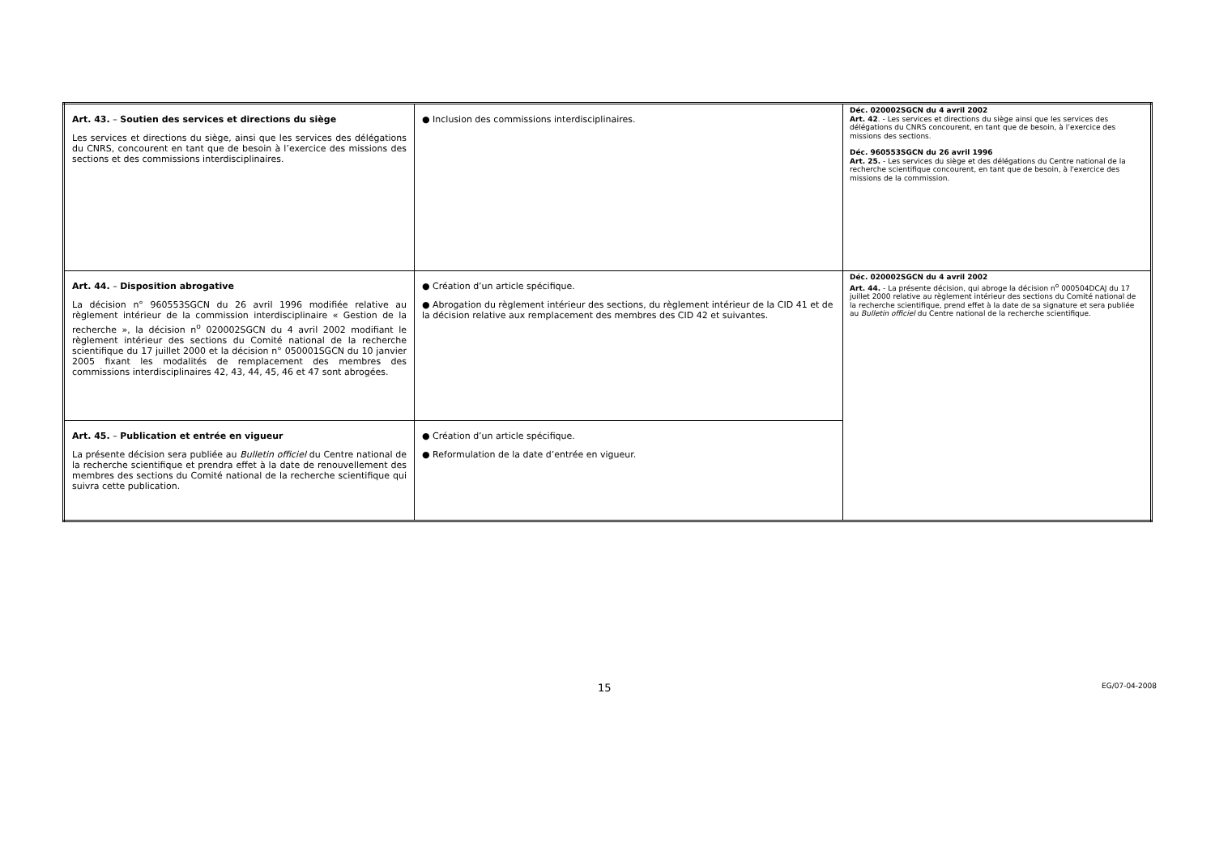| Art. 43. – Soutien des services et directions du siège Les services et directions du siège, ainsi que les services des délégations du CNRS, concourent en tant que de besoin à l’exercice des missions des sections et des commissions interdisciplinaires. | ● Inclusion des commissions interdisciplinaires. | Déc. 020002SGCN du 4 avril 2002 Art. 42 . - Les services et directions du siège ainsi que les services des délégations du CNRS concourent, en tant que de besoin, à l’exercice des missions des sections. Déc. 960553SGCN du 26 avril 1996 Art. 25. - Les services du siège et des délégations du Centre national de la recherche scientifique concourent, en tant que de besoin, à l'exercice des missions de la commission. |
| Art. 44. – Disposition abrogative La décision n° 960553SGCN du 26 avril 1996 modifiée relative au règlement intérieur de la commission interdisciplinaire « Gestion de la recherche », la décision n<sup>o</sup> 020002SGCN du 4 avril 2002 modifiant le règlement intérieur des sections du Comité national de la recherche scientifique du 17 juillet 2000 et la décision n° 050001SGCN du 10 janvier 2005 fixant les modalités de remplacement des membres des commissions interdisciplinaires 42, 43, 44, 45, 46 et 47 sont abrogées. | ● Création d’un article spécifique. ● Abrogation du règlement intérieur des sections, du règlement intérieur de la CID 41 et de la décision relative aux remplacement des membres des CID 42 et suivantes. | Déc. 020002SGCN du 4 avril 2002 Art. 44. - La présente décision, qui abroge la décision n<sup>o</sup> 000504DCAJ du 17 juillet 2000 relative au règlement intérieur des sections du Comité national de la recherche scientifique, prend effet à la date de sa signature et sera publiée au Bulletin officiel du Centre national de la recherche scientifique. |
| Art. 45. – Publication et entrée en vigueur La présente décision sera publiée au Bulletin officiel du Centre national de la recherche scientifique et prendra effet à la date de renouvellement des membres des sections du Comité national de la recherche scientifique qui suivra cette publication. | ● Création d’un article spécifique. ● Reformulation de la date d’entrée en vigueur. | |
15 EG/07-04-2008